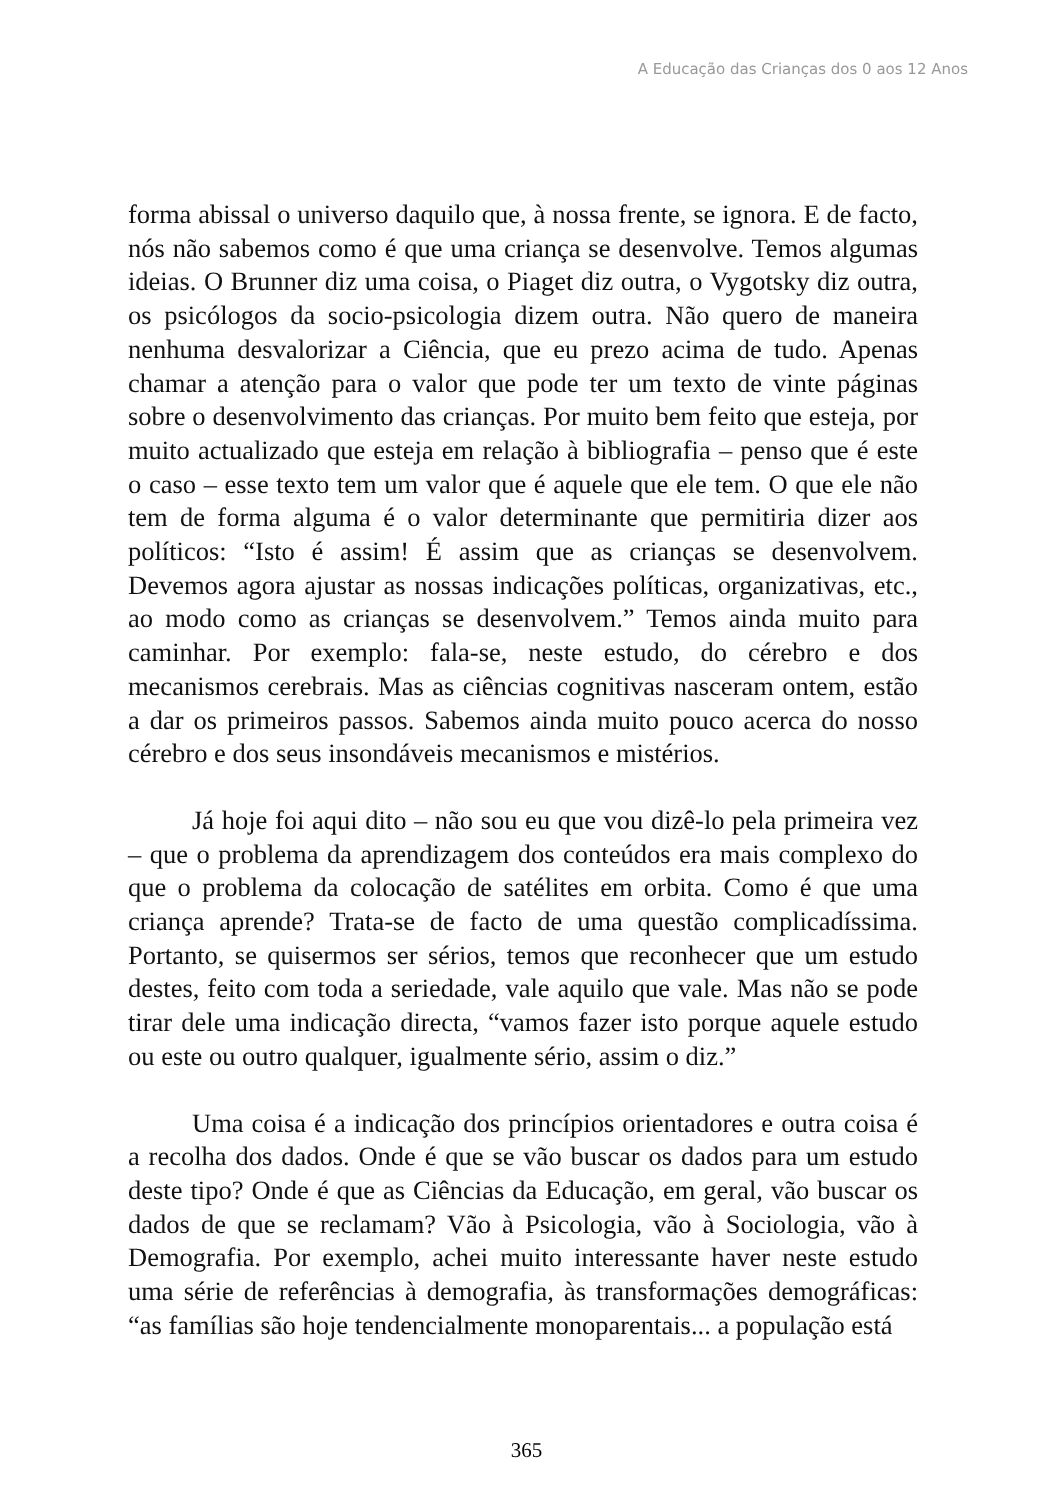A Educação das Crianças dos 0 aos 12 Anos
forma abissal o universo daquilo que, à nossa frente, se ignora. E de facto, nós não sabemos como é que uma criança se desenvolve. Temos algumas ideias. O Brunner diz uma coisa, o Piaget diz outra, o Vygotsky diz outra, os psicólogos da socio-psicologia dizem outra. Não quero de maneira nenhuma desvalorizar a Ciência, que eu prezo acima de tudo. Apenas chamar a atenção para o valor que pode ter um texto de vinte páginas sobre o desenvolvimento das crianças. Por muito bem feito que esteja, por muito actualizado que esteja em relação à bibliografia – penso que é este o caso – esse texto tem um valor que é aquele que ele tem. O que ele não tem de forma alguma é o valor determinante que permitiria dizer aos políticos: “Isto é assim! É assim que as crianças se desenvolvem. Devemos agora ajustar as nossas indicações políticas, organizativas, etc., ao modo como as crianças se desenvolvem.” Temos ainda muito para caminhar. Por exemplo: fala-se, neste estudo, do cérebro e dos mecanismos cerebrais. Mas as ciências cognitivas nasceram ontem, estão a dar os primeiros passos. Sabemos ainda muito pouco acerca do nosso cérebro e dos seus insondáveis mecanismos e mistérios.
Já hoje foi aqui dito – não sou eu que vou dizê-lo pela primeira vez – que o problema da aprendizagem dos conteúdos era mais complexo do que o problema da colocação de satélites em orbita. Como é que uma criança aprende? Trata-se de facto de uma questão complicadíssima. Portanto, se quisermos ser sérios, temos que reconhecer que um estudo destes, feito com toda a seriedade, vale aquilo que vale. Mas não se pode tirar dele uma indicação directa, “vamos fazer isto porque aquele estudo ou este ou outro qualquer, igualmente sério, assim o diz.”
Uma coisa é a indicação dos princípios orientadores e outra coisa é a recolha dos dados. Onde é que se vão buscar os dados para um estudo deste tipo? Onde é que as Ciências da Educação, em geral, vão buscar os dados de que se reclamam? Vão à Psicologia, vão à Sociologia, vão à Demografia. Por exemplo, achei muito interessante haver neste estudo uma série de referências à demografia, às transformações demográficas: “as famílias são hoje tendencialmente monoparentais... a população está
365